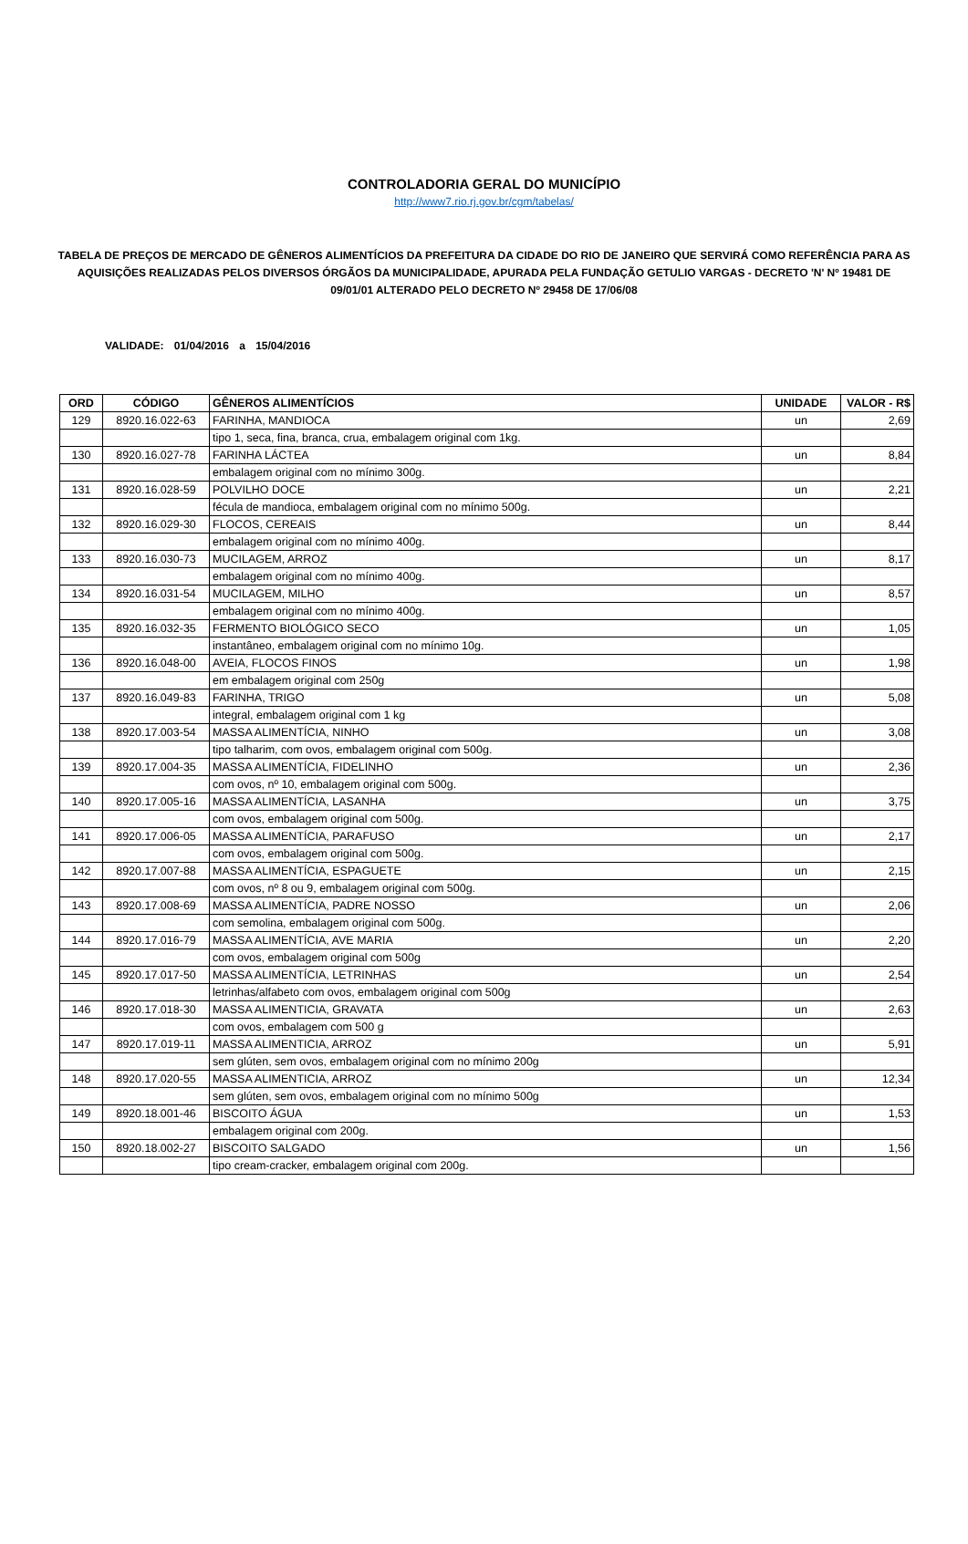CONTROLADORIA GERAL DO MUNICÍPIO
http://www7.rio.rj.gov.br/cgm/tabelas/
TABELA DE PREÇOS DE MERCADO DE GÊNEROS ALIMENTÍCIOS DA PREFEITURA DA CIDADE DO RIO DE JANEIRO QUE SERVIRÁ COMO REFERÊNCIA PARA AS AQUISIÇÕES REALIZADAS PELOS DIVERSOS ÓRGÃOS DA MUNICIPALIDADE, APURADA PELA FUNDAÇÃO GETULIO VARGAS - DECRETO 'N' Nº 19481 DE 09/01/01 ALTERADO PELO DECRETO Nº 29458 DE 17/06/08
VALIDADE: 01/04/2016 a 15/04/2016
| ORD | CÓDIGO | GÊNEROS ALIMENTÍCIOS | UNIDADE | VALOR - R$ |
| --- | --- | --- | --- | --- |
| 129 | 8920.16.022-63 | FARINHA, MANDIOCA | un | 2,69 |
| | | tipo 1, seca, fina, branca, crua, embalagem original com 1kg. | | |
| 130 | 8920.16.027-78 | FARINHA LÁCTEA | un | 8,84 |
| | | embalagem original com no mínimo 300g. | | |
| 131 | 8920.16.028-59 | POLVILHO DOCE | un | 2,21 |
| | | fécula de mandioca, embalagem original com no mínimo 500g. | | |
| 132 | 8920.16.029-30 | FLOCOS, CEREAIS | un | 8,44 |
| | | embalagem original com no mínimo 400g. | | |
| 133 | 8920.16.030-73 | MUCILAGEM, ARROZ | un | 8,17 |
| | | embalagem original com no mínimo 400g. | | |
| 134 | 8920.16.031-54 | MUCILAGEM, MILHO | un | 8,57 |
| | | embalagem original com no mínimo 400g. | | |
| 135 | 8920.16.032-35 | FERMENTO BIOLÓGICO SECO | un | 1,05 |
| | | instantâneo, embalagem original com no mínimo 10g. | | |
| 136 | 8920.16.048-00 | AVEIA, FLOCOS FINOS | un | 1,98 |
| | | em embalagem original com 250g | | |
| 137 | 8920.16.049-83 | FARINHA, TRIGO | un | 5,08 |
| | | integral, embalagem original com 1 kg | | |
| 138 | 8920.17.003-54 | MASSA ALIMENTÍCIA, NINHO | un | 3,08 |
| | | tipo talharim, com ovos, embalagem original com 500g. | | |
| 139 | 8920.17.004-35 | MASSA ALIMENTÍCIA, FIDELINHO | un | 2,36 |
| | | com ovos, nº 10, embalagem original com 500g. | | |
| 140 | 8920.17.005-16 | MASSA ALIMENTÍCIA, LASANHA | un | 3,75 |
| | | com ovos, embalagem original com 500g. | | |
| 141 | 8920.17.006-05 | MASSA ALIMENTÍCIA, PARAFUSO | un | 2,17 |
| | | com ovos, embalagem original com 500g. | | |
| 142 | 8920.17.007-88 | MASSA ALIMENTÍCIA, ESPAGUETE | un | 2,15 |
| | | com ovos, nº 8 ou 9, embalagem original com 500g. | | |
| 143 | 8920.17.008-69 | MASSA ALIMENTÍCIA, PADRE NOSSO | un | 2,06 |
| | | com semolina, embalagem original com 500g. | | |
| 144 | 8920.17.016-79 | MASSA ALIMENTÍCIA, AVE MARIA | un | 2,20 |
| | | com ovos, embalagem original com 500g | | |
| 145 | 8920.17.017-50 | MASSA ALIMENTÍCIA, LETRINHAS | un | 2,54 |
| | | letrinhas/alfabeto com ovos, embalagem original com 500g | | |
| 146 | 8920.17.018-30 | MASSA ALIMENTICIA, GRAVATA | un | 2,63 |
| | | com ovos, embalagem com 500 g | | |
| 147 | 8920.17.019-11 | MASSA ALIMENTICIA, ARROZ | un | 5,91 |
| | | sem glúten, sem ovos, embalagem original com no mínimo 200g | | |
| 148 | 8920.17.020-55 | MASSA ALIMENTICIA, ARROZ | un | 12,34 |
| | | sem glúten, sem ovos, embalagem original com no mínimo 500g | | |
| 149 | 8920.18.001-46 | BISCOITO ÁGUA | un | 1,53 |
| | | embalagem original com 200g. | | |
| 150 | 8920.18.002-27 | BISCOITO SALGADO | un | 1,56 |
| | | tipo cream-cracker, embalagem original com 200g. | | |